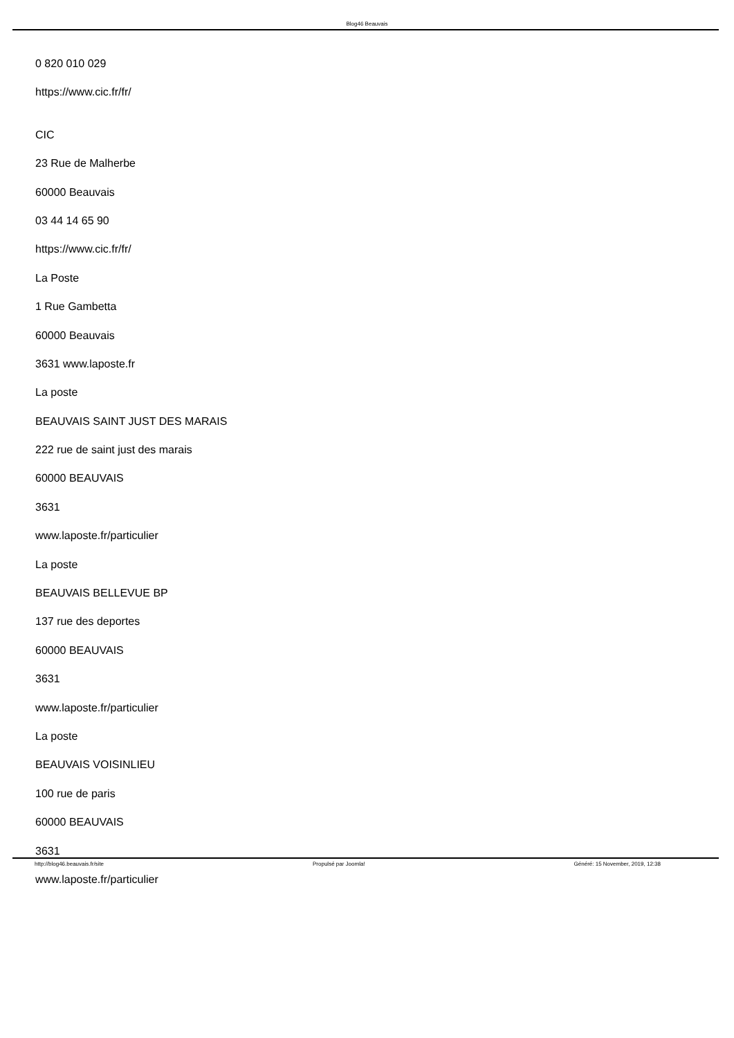Blog46 Beauvais
0 820 010 029
https://www.cic.fr/fr/
CIC
23 Rue de Malherbe
60000 Beauvais
03 44 14 65 90
https://www.cic.fr/fr/
La Poste
1 Rue Gambetta
60000 Beauvais
3631 www.laposte.fr
La poste
BEAUVAIS SAINT JUST DES MARAIS
222 rue de saint just des marais
60000 BEAUVAIS
3631
www.laposte.fr/particulier
La poste
BEAUVAIS BELLEVUE BP
137 rue des deportes
60000 BEAUVAIS
3631
www.laposte.fr/particulier
La poste
BEAUVAIS VOISINLIEU
100 rue de paris
60000 BEAUVAIS
3631
www.laposte.fr/particulier
http://blog46.beauvais.fr/site Propulsé par Joomla! Généré: 15 November, 2019, 12:38